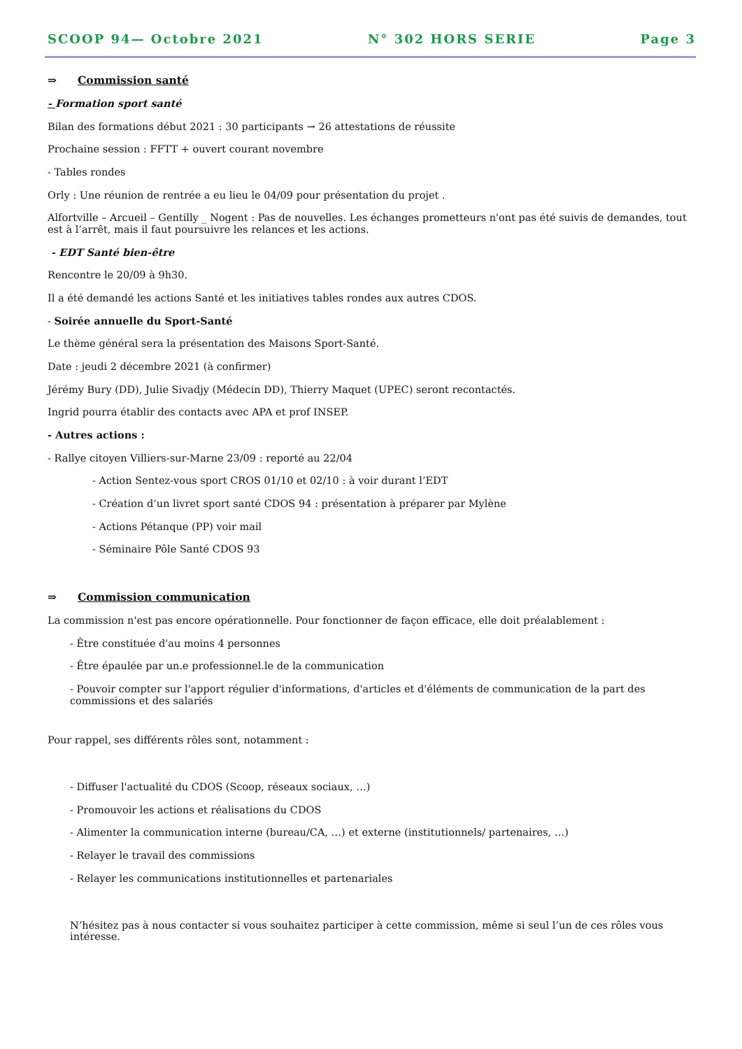SCOOP 94— Octobre 2021 N° 302 HORS SERIE Page 3
⇒ Commission santé
- Formation sport santé
Bilan des formations début 2021 : 30 participants → 26 attestations de réussite
Prochaine session : FFTT + ouvert courant novembre
- Tables rondes
Orly : Une réunion de rentrée a eu lieu le 04/09 pour présentation du projet .
Alfortville – Arcueil – Gentilly _ Nogent : Pas de nouvelles. Les échanges prometteurs n'ont pas été suivis de demandes, tout est à l’arrêt, mais il faut poursuivre les relances et les actions.
- EDT Santé bien-être
Rencontre le 20/09 à 9h30.
Il a été demandé les actions Santé et les initiatives tables rondes aux autres CDOS.
- Soirée annuelle du Sport-Santé
Le thème général sera la présentation des Maisons Sport-Santé.
Date : jeudi 2 décembre 2021 (à confirmer)
Jérémy Bury (DD), Julie Sivadjy (Médecin DD), Thierry Maquet (UPEC) seront recontactés.
Ingrid pourra établir des contacts avec APA et prof INSEP.
- Autres actions :
- Rallye citoyen Villiers-sur-Marne 23/09 : reporté au 22/04
- Action Sentez-vous sport CROS 01/10 et 02/10 : à voir durant l’EDT
- Création d’un livret sport santé CDOS 94 : présentation à préparer par Mylène
- Actions Pétanque (PP) voir mail
- Séminaire Pôle Santé CDOS 93
⇒ Commission communication
La commission n'est pas encore opérationnelle. Pour fonctionner de façon efficace, elle doit préalablement :
- Être constituée d'au moins 4 personnes
- Être épaulée par un.e professionnel.le de la communication
- Pouvoir compter sur l'apport régulier d'informations, d'articles et d'éléments de communication de la part des commissions et des salariés
Pour rappel, ses différents rôles sont, notamment :
- Diffuser l'actualité du CDOS (Scoop, réseaux sociaux, …)
- Promouvoir les actions et réalisations du CDOS
- Alimenter la communication interne (bureau/CA, …) et externe (institutionnels/ partenaires, …)
- Relayer le travail des commissions
- Relayer les communications institutionnelles et partenariales
N’hésitez pas à nous contacter si vous souhaitez participer à cette commission, même si seul l’un de ces rôles vous intéresse.